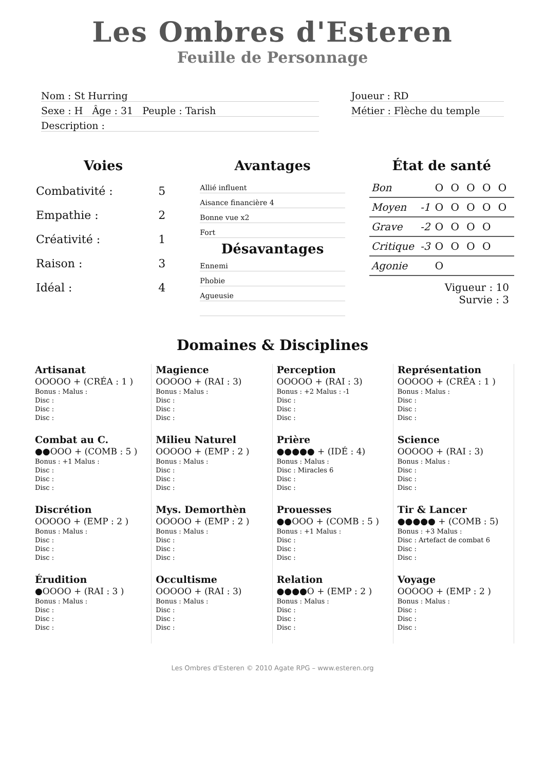Les Ombres d'Esteren
Feuille de Personnage
Nom : St Hurring
Sexe : H Âge : 31 Peuple : Tarish
Description :
Joueur : RD
Métier : Flèche du temple
Voies
Combativité : 5
Empathie : 2
Créativité : 1
Raison : 3
Idéal : 4
Avantages
Allié influent
Aisance financière 4
Bonne vue x2
Fort
Désavantages
Ennemi
Phobie
Agueusie
État de santé
| Bon | | O O O O O |
| Moyen | -1 | O O O O O |
| Grave | -2 | O O O O |
| Critique | -3 | O O O O |
| Agonie | | O |
Vigueur : 10
Survie : 3
Domaines & Disciplines
Artisanat
OOOOO + (CRÉA : 1 )
Bonus : Malus :
Disc :
Disc :
Disc :
Magience
OOOOO + (RAI : 3)
Bonus : Malus :
Disc :
Disc :
Disc :
Perception
OOOOO + (RAI : 3)
Bonus : +2 Malus : -1
Disc :
Disc :
Disc :
Représentation
OOOOO + (CRÉA : 1 )
Bonus : Malus :
Disc :
Disc :
Disc :
Combat au C.
●●OOO + (COMB : 5 )
Bonus : +1 Malus :
Disc :
Disc :
Disc :
Milieu Naturel
OOOOO + (EMP : 2 )
Bonus : Malus :
Disc :
Disc :
Disc :
Prière
●●●●● + (IDÉ : 4)
Bonus : Malus :
Disc : Miracles 6
Disc :
Disc :
Science
OOOOO + (RAI : 3)
Bonus : Malus :
Disc :
Disc :
Disc :
Discrétion
OOOOO + (EMP : 2 )
Bonus : Malus :
Disc :
Disc :
Disc :
Mys. Demorthèn
OOOOO + (EMP : 2 )
Bonus : Malus :
Disc :
Disc :
Disc :
Prouesses
●●OOO + (COMB : 5 )
Bonus : +1 Malus :
Disc :
Disc :
Disc :
Tir & Lancer
●●●●● + (COMB : 5)
Bonus : +3 Malus :
Disc : Artefact de combat 6
Disc :
Disc :
Érudition
●OOOO + (RAI : 3 )
Bonus : Malus :
Disc :
Disc :
Disc :
Occultisme
OOOOO + (RAI : 3)
Bonus : Malus :
Disc :
Disc :
Disc :
Relation
●●●●O + (EMP : 2 )
Bonus : Malus :
Disc :
Disc :
Disc :
Voyage
OOOOO + (EMP : 2 )
Bonus : Malus :
Disc :
Disc :
Disc :
Les Ombres d'Esteren © 2010 Agate RPG – www.esteren.org